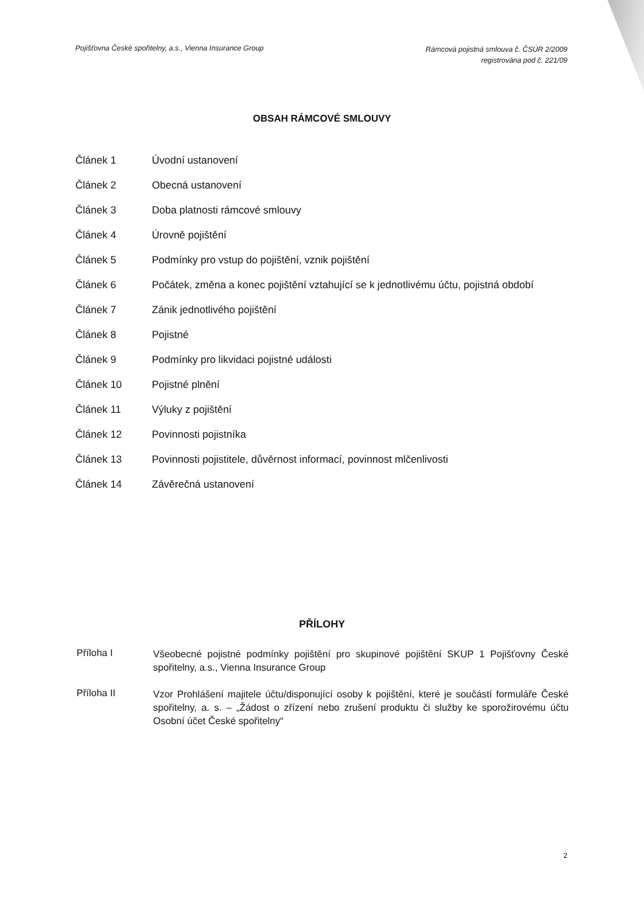Pojišťovna České spořitelny, a.s., Vienna Insurance Group
Rámcová pojistná smlouva č. ČSÚR 2/2009
registrována pod č. 221/09
OBSAH RÁMCOVÉ SMLOUVY
Článek 1 Úvodní ustanovení
Článek 2 Obecná ustanovení
Článek 3 Doba platnosti rámcové smlouvy
Článek 4 Úrovně pojištění
Článek 5 Podmínky pro vstup do pojištění, vznik pojištění
Článek 6 Počátek, změna a konec pojištění vztahující se k jednotlivému účtu, pojistná období
Článek 7 Zánik jednotlivého pojištění
Článek 8 Pojistné
Článek 9 Podmínky pro likvidaci pojistné události
Článek 10 Pojistné plnění
Článek 11 Výluky z pojištění
Článek 12 Povinnosti pojistníka
Článek 13 Povinnosti pojistitele, důvěrnost informací, povinnost mlčenlivosti
Článek 14 Závěrečná ustanovení
PŘÍLOHY
Příloha I
Všeobecné pojistné podmínky pojištění pro skupinové pojištění SKUP 1 Pojišťovny České spořitelny, a.s., Vienna Insurance Group
Příloha II
Vzor Prohlášení majitele účtu/disponující osoby k pojištění, které je součástí formuláře České spořitelny, a. s. – „Žádost o zřízení nebo zrušení produktu či služby ke sporožirovému účtu Osobní účet České spořitelny“
2